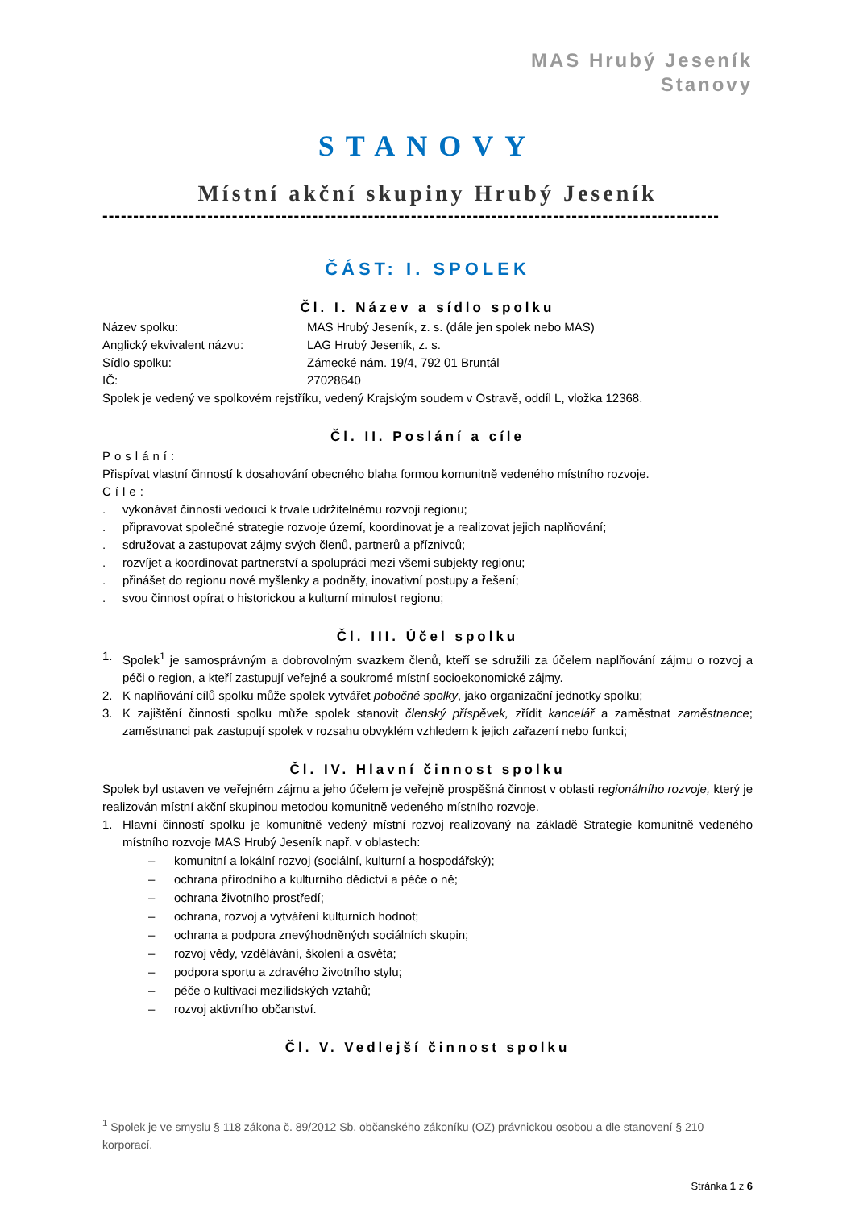MAS Hrubý Jeseník
Stanovy
STANOVY
Místní akční skupiny Hrubý Jeseník
----------------------------------------------------------------------------------------------------
ČÁST: I. SPOLEK
Čl. I. Název a sídlo spolku
Název spolku: MAS Hrubý Jeseník, z. s. (dále jen spolek nebo MAS)
Anglický ekvivalent názvu: LAG Hrubý Jeseník, z. s.
Sídlo spolku: Zámecké nám. 19/4, 792 01 Bruntál
IČ: 27028640
Spolek je vedený ve spolkovém rejstříku, vedený Krajským soudem v Ostravě, oddíl L, vložka 12368.
Čl. II. Poslání a cíle
Poslání:
Přispívat vlastní činností k dosahování obecného blaha formou komunitně vedeného místního rozvoje.
Cíle:
. vykonávat činnosti vedoucí k trvale udržitelnému rozvoji regionu;
. připravovat společné strategie rozvoje území, koordinovat je a realizovat jejich naplňování;
. sdružovat a zastupovat zájmy svých členů, partnerů a příznivců;
. rozvíjet a koordinovat partnerství a spolupráci mezi všemi subjekty regionu;
. přinášet do regionu nové myšlenky a podněty, inovativní postupy a řešení;
. svou činnost opírat o historickou a kulturní minulost regionu;
Čl. III. Účel spolku
1. Spolek<sup>1</sup> je samosprávným a dobrovolným svazkem členů, kteří se sdružili za účelem naplňování zájmu o rozvoj a péči o region, a kteří zastupují veřejné a soukromé místní socioekonomické zájmy.
2. K naplňování cílů spolku může spolek vytvářet pobočné spolky, jako organizační jednotky spolku;
3. K zajištění činnosti spolku může spolek stanovit členský příspěvek, zřídit kancelář a zaměstnat zaměstnance; zaměstnanci pak zastupují spolek v rozsahu obvyklém vzhledem k jejich zařazení nebo funkci;
Čl. IV. Hlavní činnost spolku
Spolek byl ustaven ve veřejném zájmu a jeho účelem je veřejně prospěšná činnost v oblasti regionálního rozvoje, který je realizován místní akční skupinou metodou komunitně vedeného místního rozvoje.
1. Hlavní činností spolku je komunitně vedený místní rozvoj realizovaný na základě Strategie komunitně vedeného místního rozvoje MAS Hrubý Jeseník např. v oblastech:
– komunitní a lokální rozvoj (sociální, kulturní a hospodářský);
– ochrana přírodního a kulturního dědictví a péče o ně;
– ochrana životního prostředí;
– ochrana, rozvoj a vytváření kulturních hodnot;
– ochrana a podpora znevýhodněných sociálních skupin;
– rozvoj vědy, vzdělávání, školení a osvěta;
– podpora sportu a zdravého životního stylu;
– péče o kultivaci mezilidských vztahů;
– rozvoj aktivního občanství.
Čl. V. Vedlejší činnost spolku
<sup>1</sup> Spolek je ve smyslu § 118 zákona č. 89/2012 Sb. občanského zákoníku (OZ) právnickou osobou a dle stanovení § 210 korporací.
Stránka 1 z 6